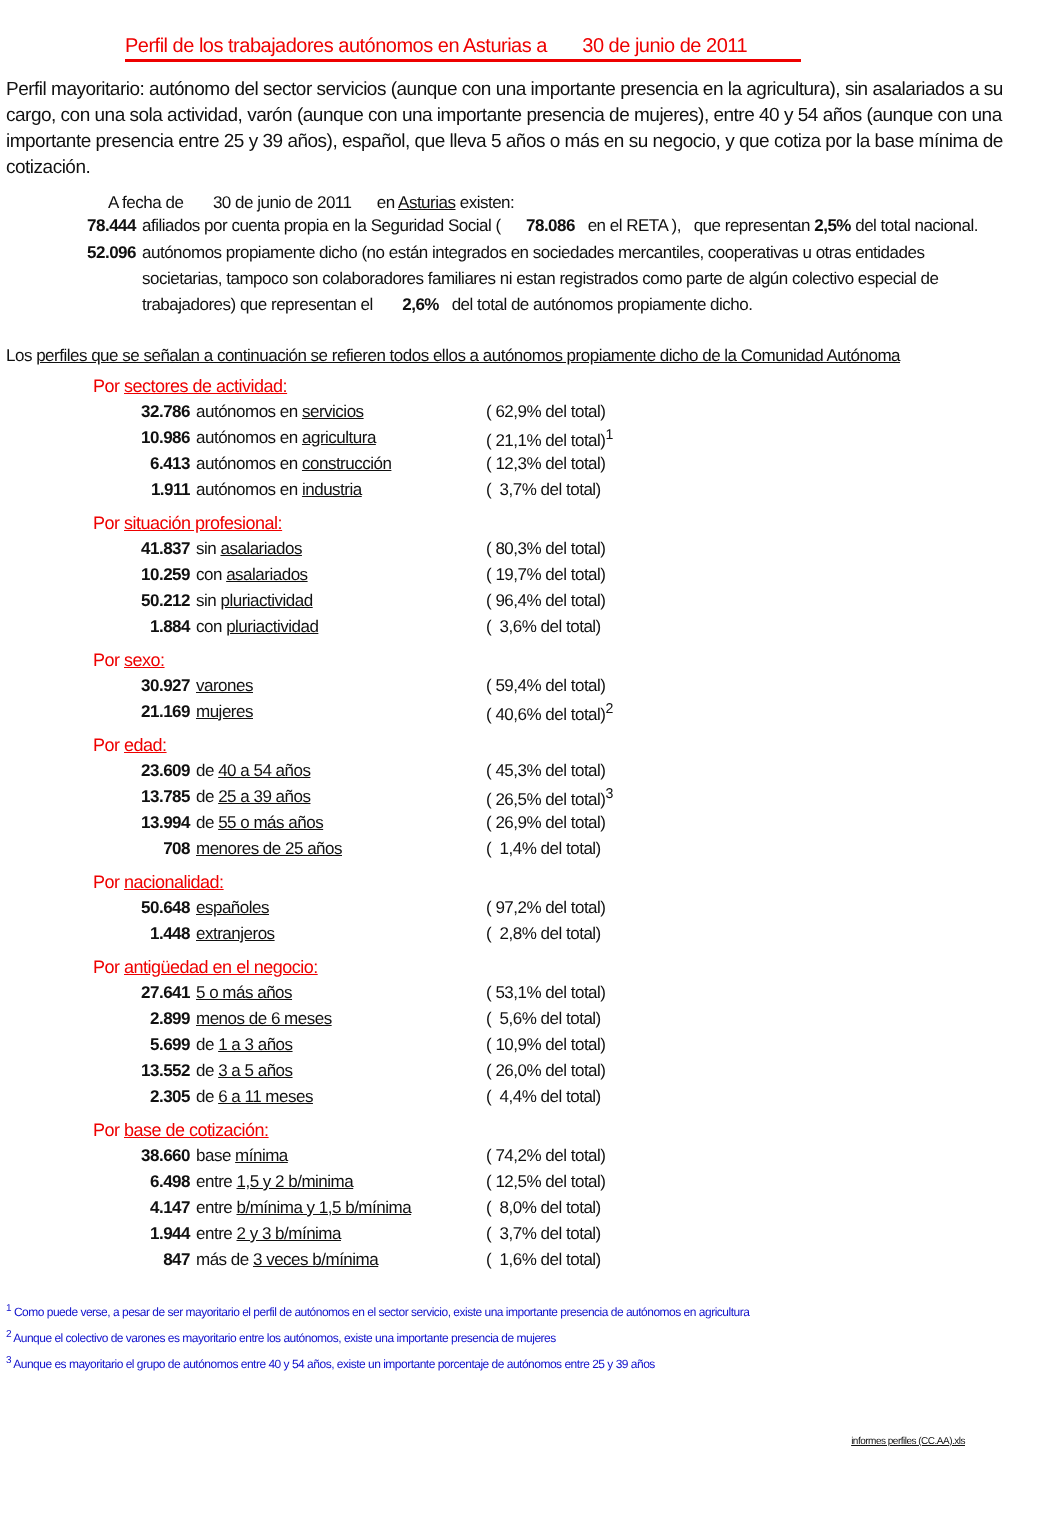Perfil de los trabajadores autónomos en Asturias a 30 de junio de 2011
Perfil mayoritario: autónomo del sector servicios (aunque con una importante presencia en la agricultura), sin asalariados a su cargo, con una sola actividad, varón (aunque con una importante presencia de mujeres), entre 40 y 54 años (aunque con una importante presencia entre 25 y 39 años), español, que lleva 5 años o más en su negocio, y que cotiza por la base mínima de cotización.
A fecha de 30 de junio de 2011 en Asturias existen:
78.444 afiliados por cuenta propia en la Seguridad Social ( 78.086 en el RETA ), que representan 2,5% del total nacional.
52.096 autónomos propiamente dicho (no están integrados en sociedades mercantiles, cooperativas u otras entidades societarias, tampoco son colaboradores familiares ni estan registrados como parte de algún colectivo especial de trabajadores) que representan el 2,6% del total de autónomos propiamente dicho.
Los perfiles que se señalan a continuación se refieren todos ellos a autónomos propiamente dicho de la Comunidad Autónoma
Por sectores de actividad:
| 32.786 | autónomos en servicios | ( 62,9% del total) |
| 10.986 | autónomos en agricultura | ( 21,1% del total)<sup>1</sup> |
| 6.413 | autónomos en construcción | ( 12,3% del total) |
| 1.911 | autónomos en industria | ( 3,7% del total) |
Por situación profesional:
| 41.837 | sin asalariados | ( 80,3% del total) |
| 10.259 | con asalariados | ( 19,7% del total) |
| 50.212 | sin pluriactividad | ( 96,4% del total) |
| 1.884 | con pluriactividad | ( 3,6% del total) |
Por sexo:
| 30.927 | varones | ( 59,4% del total) |
| 21.169 | mujeres | ( 40,6% del total)<sup>2</sup> |
Por edad:
| 23.609 | de 40 a 54 años | ( 45,3% del total) |
| 13.785 | de 25 a 39 años | ( 26,5% del total)<sup>3</sup> |
| 13.994 | de 55 o más años | ( 26,9% del total) |
| 708 | menores de 25 años | ( 1,4% del total) |
Por nacionalidad:
| 50.648 | españoles | ( 97,2% del total) |
| 1.448 | extranjeros | ( 2,8% del total) |
Por antigüedad en el negocio:
| 27.641 | 5 o más años | ( 53,1% del total) |
| 2.899 | menos de 6 meses | ( 5,6% del total) |
| 5.699 | de 1 a 3 años | ( 10,9% del total) |
| 13.552 | de 3 a 5 años | ( 26,0% del total) |
| 2.305 | de 6 a 11 meses | ( 4,4% del total) |
Por base de cotización:
| 38.660 | base mínima | ( 74,2% del total) |
| 6.498 | entre 1,5 y 2 b/minima | ( 12,5% del total) |
| 4.147 | entre b/mínima y 1,5 b/mínima | ( 8,0% del total) |
| 1.944 | entre 2 y 3 b/mínima | ( 3,7% del total) |
| 847 | más de 3 veces b/mínima | ( 1,6% del total) |
<sup>1</sup> Como puede verse, a pesar de ser mayoritario el perfil de autónomos en el sector servicio, existe una importante presencia de autónomos en agricultura
<sup>2</sup> Aunque el colectivo de varones es mayoritario entre los autónomos, existe una importante presencia de mujeres
<sup>3</sup> Aunque es mayoritario el grupo de autónomos entre 40 y 54 años, existe un importante porcentaje de autónomos entre 25 y 39 años
informes perfiles (CC.AA).xls